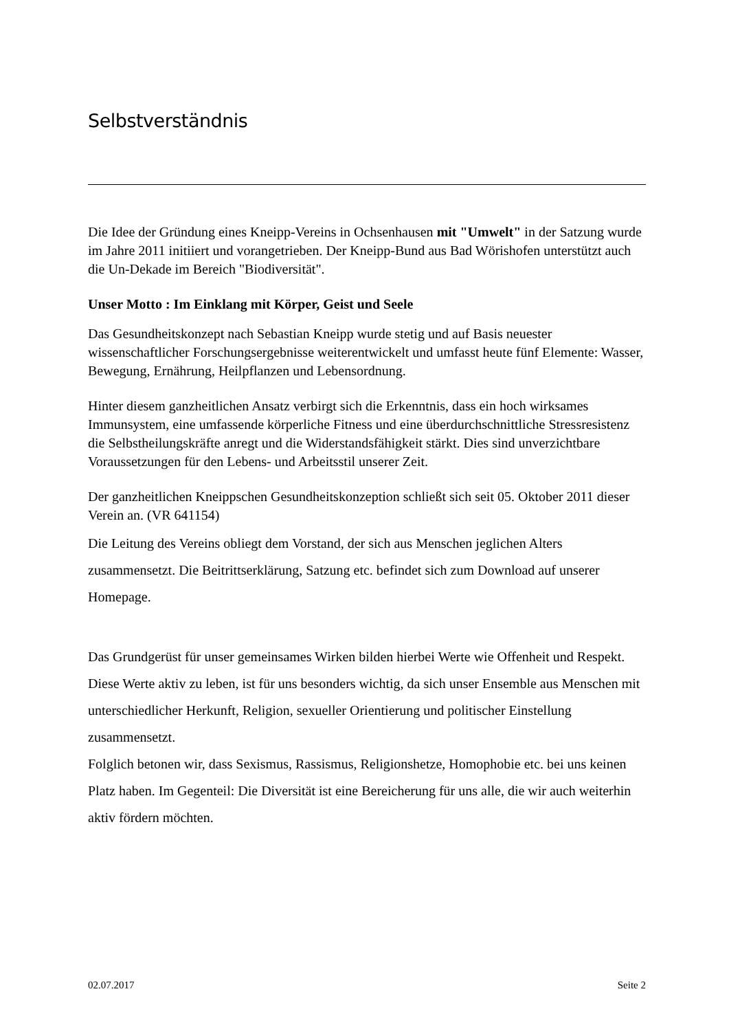Selbstverständnis
Die Idee der Gründung eines Kneipp-Vereins in Ochsenhausen mit "Umwelt" in der Satzung wurde im Jahre 2011 initiiert und vorangetrieben. Der Kneipp-Bund aus Bad Wörishofen unterstützt auch die Un-Dekade im Bereich "Biodiversität".
Unser Motto : Im Einklang mit Körper, Geist und Seele
Das Gesundheitskonzept nach Sebastian Kneipp wurde stetig und auf Basis neuester wissenschaftlicher Forschungsergebnisse weiterentwickelt und umfasst heute fünf Elemente: Wasser, Bewegung, Ernährung, Heilpflanzen und Lebensordnung.
Hinter diesem ganzheitlichen Ansatz verbirgt sich die Erkenntnis, dass ein hoch wirksames Immunsystem, eine umfassende körperliche Fitness und eine überdurchschnittliche Stressresistenz die Selbstheilungskräfte anregt und die Widerstandsfähigkeit stärkt. Dies sind unverzichtbare Voraussetzungen für den Lebens- und Arbeitsstil unserer Zeit.
Der ganzheitlichen Kneippschen Gesundheitskonzeption schließt sich seit 05. Oktober 2011 dieser Verein an. (VR 641154)
Die Leitung des Vereins obliegt dem Vorstand, der sich aus Menschen jeglichen Alters zusammensetzt. Die Beitrittserklärung, Satzung etc. befindet sich zum Download auf unserer Homepage.
Das Grundgerüst für unser gemeinsames Wirken bilden hierbei Werte wie Offenheit und Respekt. Diese Werte aktiv zu leben, ist für uns besonders wichtig, da sich unser Ensemble aus Menschen mit unterschiedlicher Herkunft, Religion, sexueller Orientierung und politischer Einstellung zusammensetzt.
Folglich betonen wir, dass Sexismus, Rassismus, Religionshetze, Homophobie etc. bei uns keinen Platz haben. Im Gegenteil: Die Diversität ist eine Bereicherung für uns alle, die wir auch weiterhin aktiv fördern möchten.
02.07.2017 Seite 2